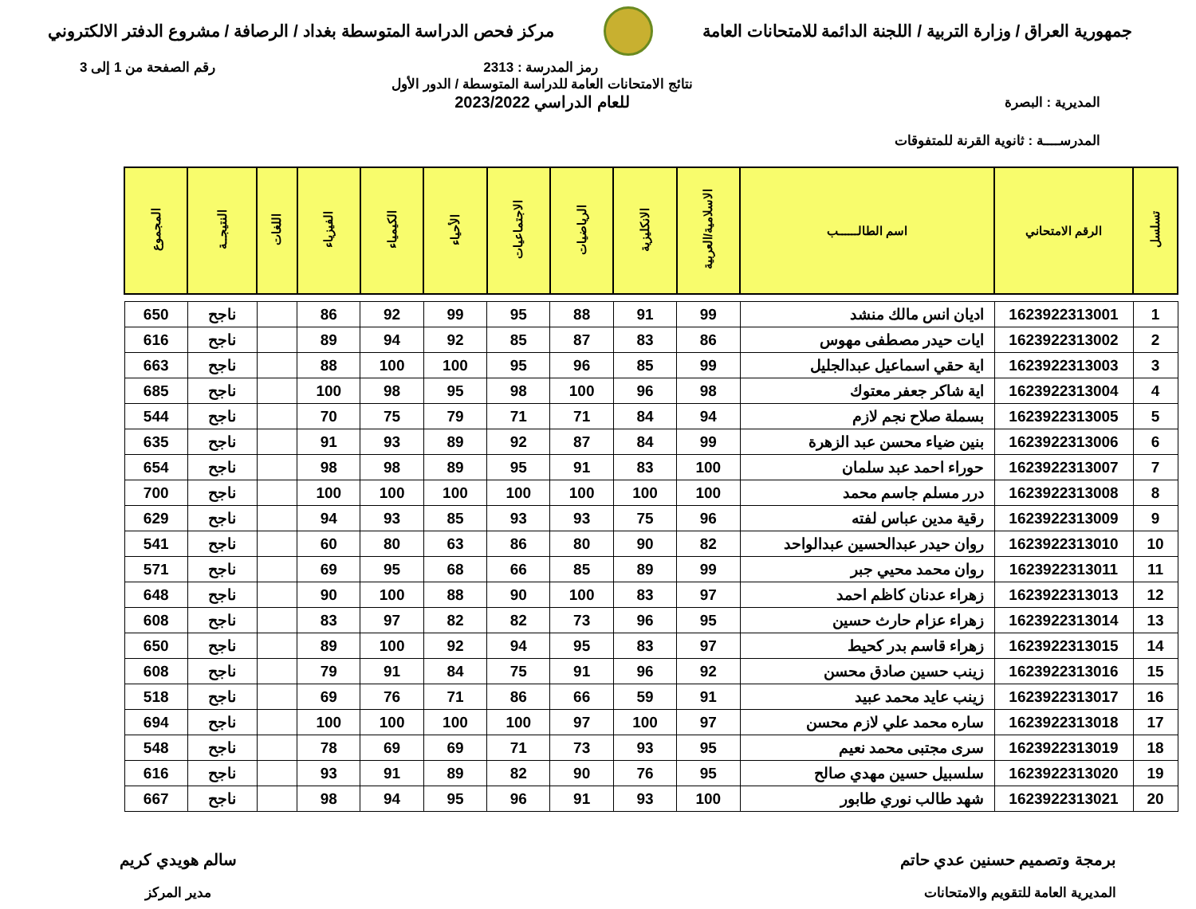جمهورية العراق / وزارة التربية / اللجنة الدائمة للامتحانات العامة
مركز فحص الدراسة المتوسطة بغداد / الرصافة / مشروع الدفتر الالكتروني
رمز المدرسة : 2313 رقم الصفحة من 1 إلى 3
المديرية : البصرة
المدرســــة : ثانوية القرنة للمتفوقات
نتائج الامتحانات العامة للدراسة المتوسطة / الدور الأول
للعام الدراسي 2023/2022
| تسلسل | الرقم الامتحاني | اسم الطالــــــب | الاسلامية/العربية | الانكليزية | الرياضيات | الاجتماعيات | الأحياء | الكيمياء | الفيزياء | اللغات | النتيجــة | المجموع |
| --- | --- | --- | --- | --- | --- | --- | --- | --- | --- | --- | --- | --- |
| 1 | 1623922313001 | اديان انس مالك منشد | 99 | 91 | 88 | 95 | 99 | 92 | 86 | | ناجح | 650 |
| 2 | 1623922313002 | ايات حيدر مصطفى مهوس | 86 | 83 | 87 | 85 | 92 | 94 | 89 | | ناجح | 616 |
| 3 | 1623922313003 | اية حقي اسماعيل عبدالجليل | 99 | 85 | 96 | 95 | 100 | 100 | 88 | | ناجح | 663 |
| 4 | 1623922313004 | اية شاكر جعفر معتوك | 98 | 96 | 100 | 98 | 95 | 98 | 100 | | ناجح | 685 |
| 5 | 1623922313005 | بسملة صلاح نجم لازم | 94 | 84 | 71 | 71 | 79 | 75 | 70 | | ناجح | 544 |
| 6 | 1623922313006 | بنين ضياء محسن عبد الزهرة | 99 | 84 | 87 | 92 | 89 | 93 | 91 | | ناجح | 635 |
| 7 | 1623922313007 | حوراء احمد عبد سلمان | 100 | 83 | 91 | 95 | 89 | 98 | 98 | | ناجح | 654 |
| 8 | 1623922313008 | درر مسلم جاسم محمد | 100 | 100 | 100 | 100 | 100 | 100 | 100 | | ناجح | 700 |
| 9 | 1623922313009 | رقية مدين عباس لفته | 96 | 75 | 93 | 93 | 85 | 93 | 94 | | ناجح | 629 |
| 10 | 1623922313010 | روان حيدر عبدالحسين عبدالواحد | 82 | 90 | 80 | 86 | 63 | 80 | 60 | | ناجح | 541 |
| 11 | 1623922313011 | روان محمد محيي جبر | 99 | 89 | 85 | 66 | 68 | 95 | 69 | | ناجح | 571 |
| 12 | 1623922313013 | زهراء عدنان كاظم احمد | 97 | 83 | 100 | 90 | 88 | 100 | 90 | | ناجح | 648 |
| 13 | 1623922313014 | زهراء عزام حارث حسين | 95 | 96 | 73 | 82 | 82 | 97 | 83 | | ناجح | 608 |
| 14 | 1623922313015 | زهراء قاسم بدر كحيط | 97 | 83 | 95 | 94 | 92 | 100 | 89 | | ناجح | 650 |
| 15 | 1623922313016 | زينب حسين صادق محسن | 92 | 96 | 91 | 75 | 84 | 91 | 79 | | ناجح | 608 |
| 16 | 1623922313017 | زينب عايد محمد عبيد | 91 | 59 | 66 | 86 | 71 | 76 | 69 | | ناجح | 518 |
| 17 | 1623922313018 | ساره محمد علي لازم محسن | 97 | 100 | 97 | 100 | 100 | 100 | 100 | | ناجح | 694 |
| 18 | 1623922313019 | سرى مجتبى محمد نعيم | 95 | 93 | 73 | 71 | 69 | 69 | 78 | | ناجح | 548 |
| 19 | 1623922313020 | سلسبيل حسين مهدي صالح | 95 | 76 | 90 | 82 | 89 | 91 | 93 | | ناجح | 616 |
| 20 | 1623922313021 | شهد طالب نوري طابور | 100 | 93 | 91 | 96 | 95 | 94 | 98 | | ناجح | 667 |
برمجة وتصميم حسنين عدي حاتم
المديرية العامة للتقويم والامتحانات
سالم هويدي كريم
مدير المركز